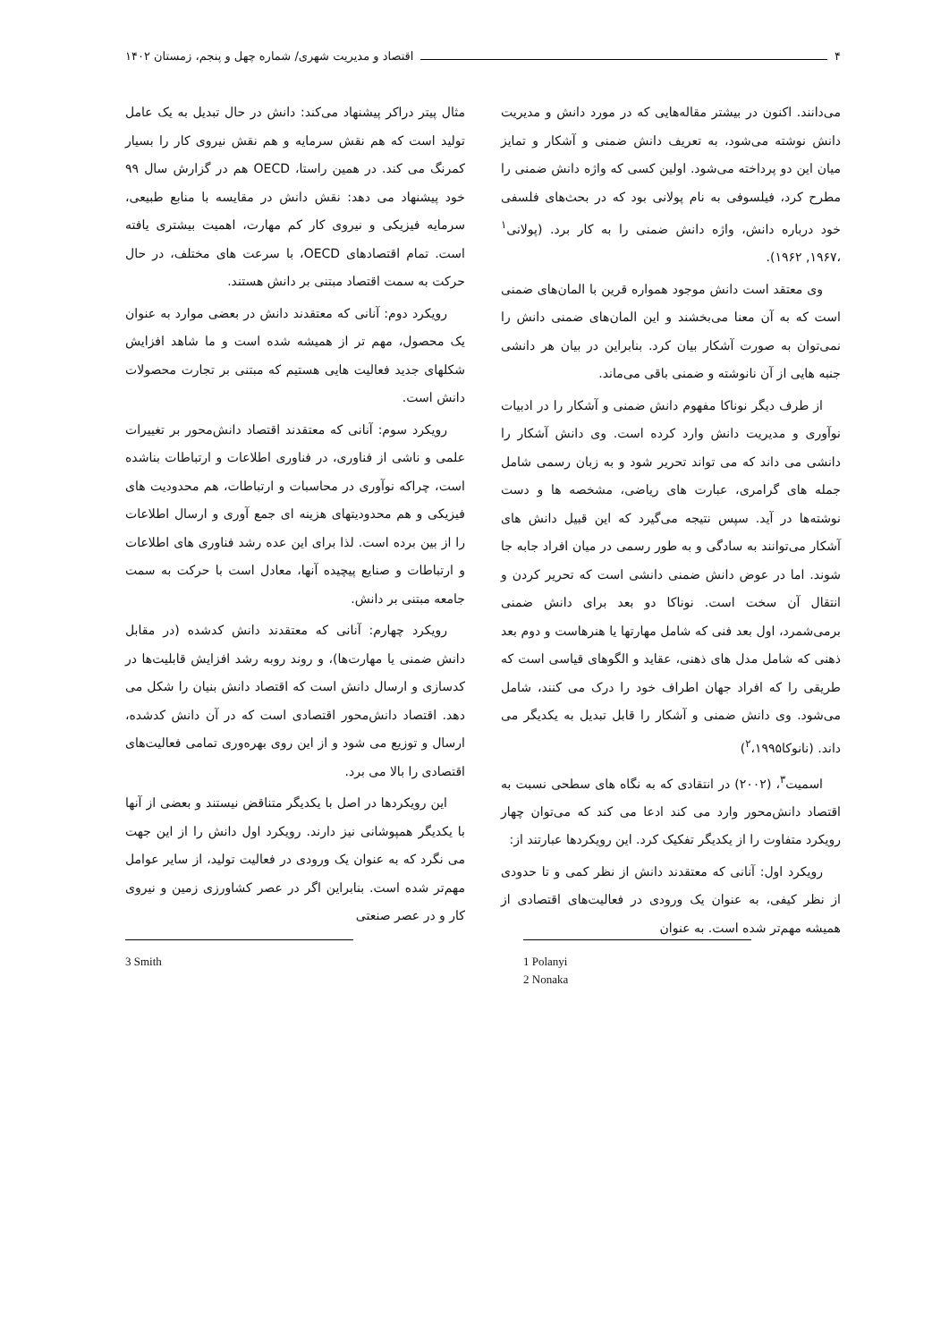۴ اقتصاد و مدیریت شهری/ شماره چهل و پنجم، زمستان ۱۴۰۲
می‌دانند. اکنون در بیشتر مقاله‌هایی که در مورد دانش و مدیریت دانش نوشته می‌شود، به تعریف دانش ضمنی و آشکار و تمایز میان این دو پرداخته می‌شود. اولین کسی که واژه دانش ضمنی را مطرح کرد، فیلسوفی به نام پولانی بود که در بحث‌های فلسفی خود درباره دانش، واژه دانش ضمنی را به کار برد. (پولانی<sup>۱</sup> ،۱۹۶۷, ۱۹۶۲).
وی معتقد است دانش موجود همواره قرین با المان‌های ضمنی است که به آن معنا می‌بخشند و این المان‌های ضمنی دانش را نمی‌توان به صورت آشکار بیان کرد. بنابراین در بیان هر دانشی جنبه هایی از آن نانوشته و ضمنی باقی می‌ماند.
از طرف دیگر نوناکا مفهوم دانش ضمنی و آشکار را در ادبیات نوآوری و مدیریت دانش وارد کرده است. وی دانش آشکار را دانشی می داند که می تواند تحریر شود و به زبان رسمی شامل جمله های گرامری، عبارت های ریاضی، مشخصه ها و دست نوشته‌ها در آید. سپس نتیجه می‌گیرد که این قبیل دانش های آشکار می‌توانند به سادگی و به طور رسمی در میان افراد جابه جا شوند. اما در عوض دانش ضمنی دانشی است که تحریر کردن و انتقال آن سخت است. نوناکا دو بعد برای دانش ضمنی برمی‌شمرد، اول بعد فنی که شامل مهارتها یا هنرهاست و دوم بعد ذهنی که شامل مدل های ذهنی، عقاید و الگوهای قیاسی است که طریقی را که افراد جهان اطراف خود را درک می کنند، شامل می‌شود. وی دانش ضمنی و آشکار را قابل تبدیل به یکدیگر می داند. (نانوکا<sup>۲</sup>،۱۹۹۵)
اسمیت<sup>۳</sup>، (۲۰۰۲) در انتقادی که به نگاه های سطحی نسبت به اقتصاد دانش‌محور وارد می کند ادعا می کند که می‌توان چهار رویکرد متفاوت را از یکدیگر تفکیک کرد. این رویکردها عبارتند از:
رویکرد اول: آنانی که معتقدند دانش از نظر کمی و تا حدودی از نظر کیفی، به عنوان یک ورودی در فعالیت‌های اقتصادی از همیشه مهم‌تر شده است. به عنوان
مثال پیتر دراکر پیشنهاد می‌کند: دانش در حال تبدیل به یک عامل تولید است که هم نقش سرمایه و هم نقش نیروی کار را بسیار کمرنگ می کند. در همین راستا، OECD هم در گزارش سال ۹۹ خود پیشنهاد می دهد: نقش دانش در مقایسه با منابع طبیعی، سرمایه فیزیکی و نیروی کار کم مهارت، اهمیت بیشتری یافته است. تمام اقتصادهای OECD، با سرعت های مختلف، در حال حرکت به سمت اقتصاد مبتنی بر دانش هستند.
رویکرد دوم: آنانی که معتقدند دانش در بعضی موارد به عنوان یک محصول، مهم تر از همیشه شده است و ما شاهد افزایش شکلهای جدید فعالیت هایی هستیم که مبتنی بر تجارت محصولات دانش است.
رویکرد سوم: آنانی که معتقدند اقتصاد دانش‌محور بر تغییرات علمی و ناشی از فناوری، در فناوری اطلاعات و ارتباطات بناشده است، چراکه نوآوری در محاسبات و ارتباطات، هم محدودیت های فیزیکی و هم محدودیتهای هزینه ای جمع آوری و ارسال اطلاعات را از بین برده است. لذا برای این عده رشد فناوری های اطلاعات و ارتباطات و صنایع پیچیده آنها، معادل است با حرکت به سمت جامعه مبتنی بر دانش.
رویکرد چهارم: آنانی که معتقدند دانش کدشده (در مقابل دانش ضمنی یا مهارت‌ها)، و روند روبه رشد افزایش قابلیت‌ها در کدسازی و ارسال دانش است که اقتصاد دانش بنیان را شکل می دهد. اقتصاد دانش‌محور اقتصادی است که در آن دانش کدشده، ارسال و توزیع می شود و از این روی بهره‌وری تمامی فعالیت‌های اقتصادی را بالا می برد.
این رویکردها در اصل با یکدیگر متناقض نیستند و بعضی از آنها با یکدیگر همپوشانی نیز دارند. رویکرد اول دانش را از این جهت می نگرد که به عنوان یک ورودی در فعالیت تولید، از سایر عوامل مهم‌تر شده است. بنابراین اگر در عصر کشاورزی زمین و نیروی کار و در عصر صنعتی
1 Polanyi
2 Nonaka
3 Smith